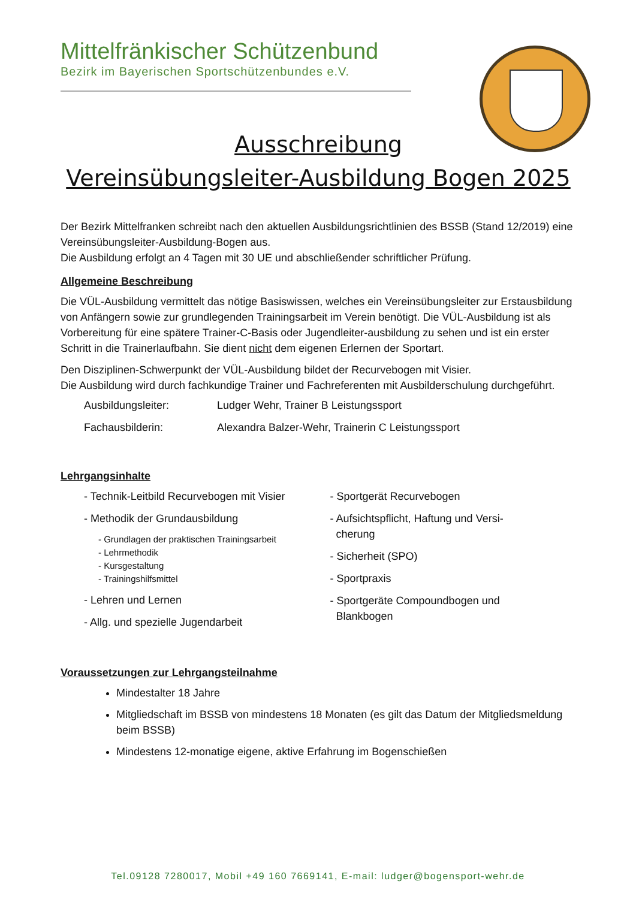Mittelfränkischer Schützenbund
Bezirk im Bayerischen Sportschützenbundes e.V.
Ausschreibung
Vereinsübungsleiter-Ausbildung Bogen 2025
Der Bezirk Mittelfranken schreibt nach den aktuellen Ausbildungsrichtlinien des BSSB (Stand 12/2019) eine Vereinsübungsleiter-Ausbildung-Bogen aus.
Die Ausbildung erfolgt an 4 Tagen mit 30 UE und abschließender schriftlicher Prüfung.
Allgemeine Beschreibung
Die VÜL-Ausbildung vermittelt das nötige Basiswissen, welches ein Vereinsübungsleiter zur Erstausbildung von Anfängern sowie zur grundlegenden Trainingsarbeit im Verein benötigt. Die VÜL-Ausbildung ist als Vorbereitung für eine spätere Trainer-C-Basis oder Jugendleiter-ausbildung zu sehen und ist ein erster Schritt in die Trainerlaufbahn. Sie dient nicht dem eigenen Erlernen der Sportart.
Den Disziplinen-Schwerpunkt der VÜL-Ausbildung bildet der Recurvebogen mit Visier.
Die Ausbildung wird durch fachkundige Trainer und Fachreferenten mit Ausbilderschulung durchgeführt.
Ausbildungsleiter: Ludger Wehr, Trainer B Leistungssport
Fachausbilderin: Alexandra Balzer-Wehr, Trainerin C Leistungssport
Lehrgangsinhalte
- Technik-Leitbild Recurvebogen mit Visier
- Methodik der Grundausbildung
- Grundlagen der praktischen Trainingsarbeit
- Lehrmethodik
- Kursgestaltung
- Trainingshilfsmittel
- Lehren und Lernen
- Allg. und spezielle Jugendarbeit
- Sportgerät Recurvebogen
- Aufsichtspflicht, Haftung und Versi-
cherung
- Sicherheit (SPO)
- Sportpraxis
- Sportgeräte Compoundbogen und
Blankbogen
Voraussetzungen zur Lehrgangsteilnahme
Mindestalter 18 Jahre
Mitgliedschaft im BSSB von mindestens 18 Monaten (es gilt das Datum der Mitgliedsmeldung beim BSSB)
Mindestens 12-monatige eigene, aktive Erfahrung im Bogenschießen
Tel.09128 7280017, Mobil +49 160 7669141, E-mail: ludger@bogensport-wehr.de